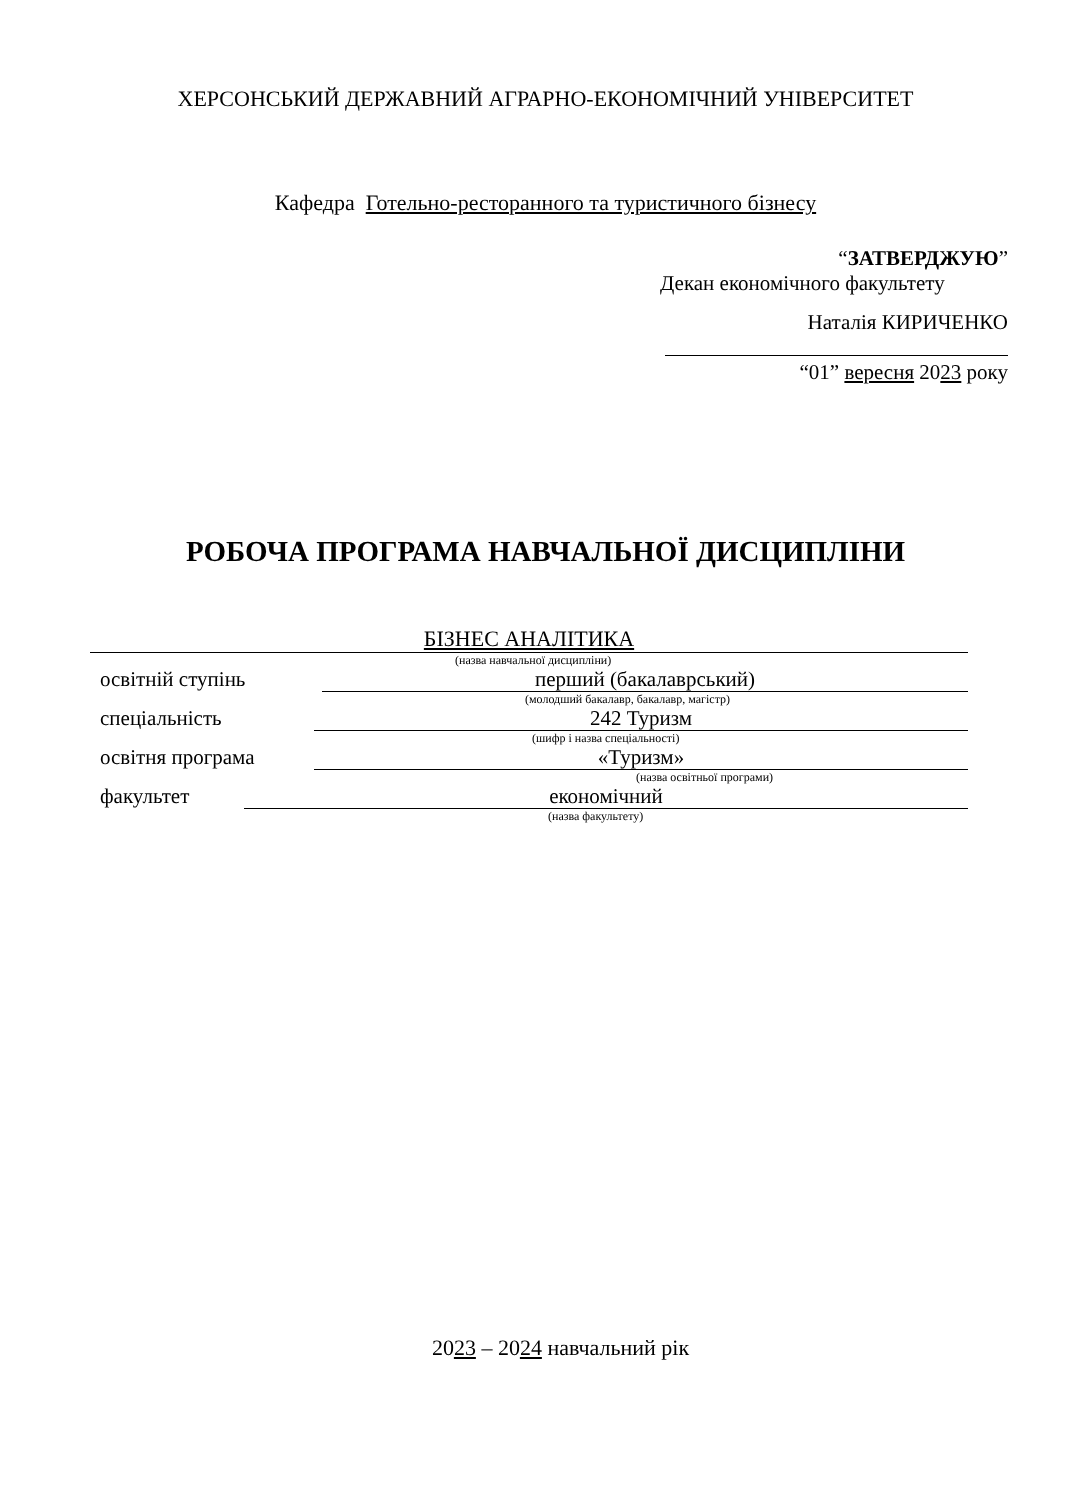ХЕРСОНСЬКИЙ ДЕРЖАВНИЙ АГРАРНО-ЕКОНОМІЧНИЙ УНІВЕРСИТЕТ
Кафедра Готельно-ресторанного та туристичного бізнесу
“ЗАТВЕРДЖУЮ”
Декан економічного факультету
Наталія КИРИЧЕНКО
“01” вересня 2023 року
РОБОЧА ПРОГРАМА НАВЧАЛЬНОЇ ДИСЦИПЛІНИ
БІЗНЕС АНАЛІТИКА
(назва навчальної дисципліни)
освітній ступінь перший (бакалаврський)
(молодший бакалавр, бакалавр, магістр)
спеціальність 242 Туризм
(шифр і назва спеціальності)
освітня програма «Туризм»
(назва освітньої програми)
факультет економічний
(назва факультету)
2023 – 2024 навчальний рік